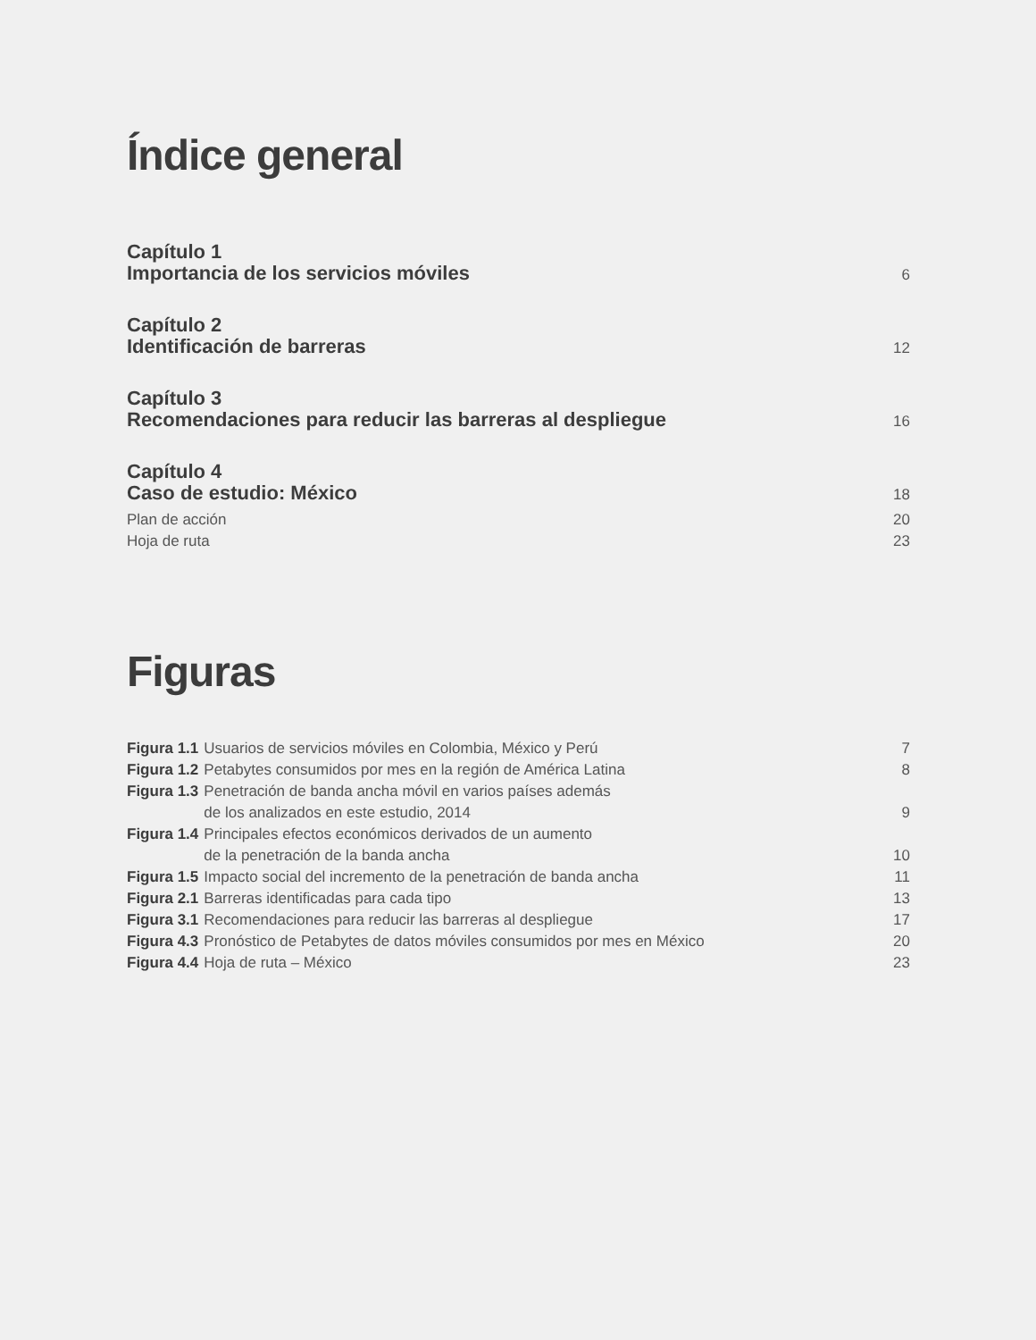Índice general
Capítulo 1
Importancia de los servicios móviles
6
Capítulo 2
Identificación de barreras
12
Capítulo 3
Recomendaciones para reducir las barreras al despliegue
16
Capítulo 4
Caso de estudio: México
18
Plan de acción 20
Hoja de ruta 23
Figuras
| Figura 1.1 | Usuarios de servicios móviles en Colombia, México y Perú | 7 |
| Figura 1.2 | Petabytes consumidos por mes en la región de América Latina | 8 |
| Figura 1.3 | Penetración de banda ancha móvil en varios países además de los analizados en este estudio, 2014 | 9 |
| Figura 1.4 | Principales efectos económicos derivados de un aumento de la penetración de la banda ancha | 10 |
| Figura 1.5 | Impacto social del incremento de la penetración de banda ancha | 11 |
| Figura 2.1 | Barreras identificadas para cada tipo | 13 |
| Figura 3.1 | Recomendaciones para reducir las barreras al despliegue | 17 |
| Figura 4.3 | Pronóstico de Petabytes de datos móviles consumidos por mes en México | 20 |
| Figura 4.4 | Hoja de ruta – México | 23 |